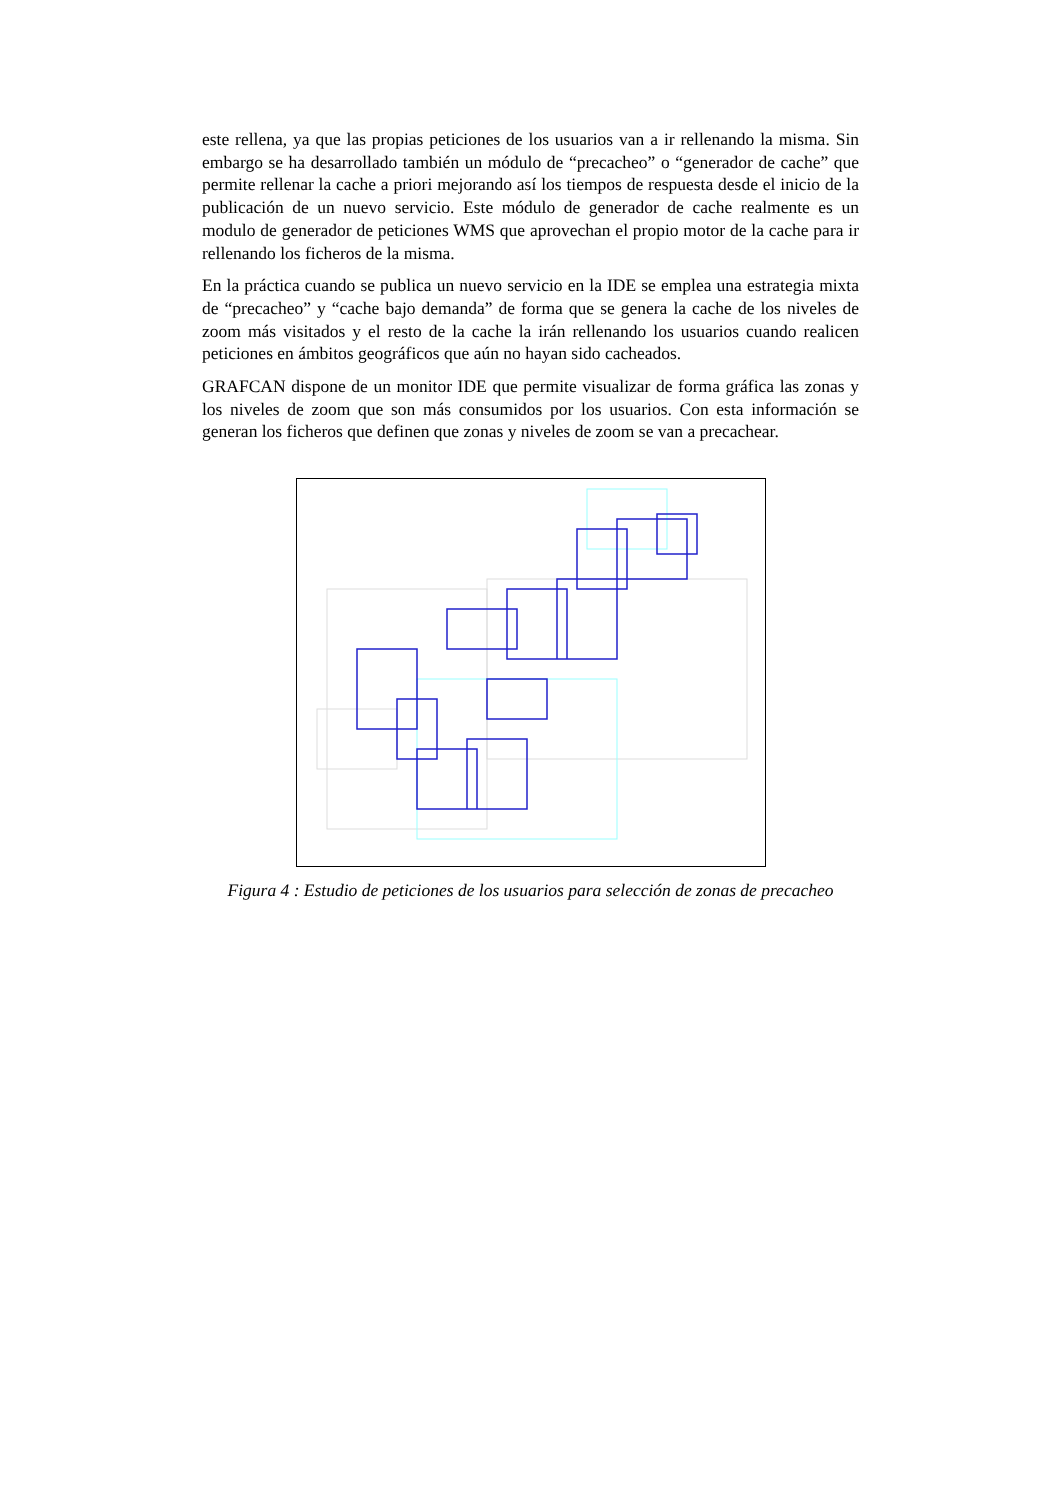este rellena, ya que las propias peticiones de los usuarios van a ir rellenando la misma. Sin embargo se ha desarrollado también un módulo de “precacheo” o “generador de cache” que permite rellenar la cache a priori mejorando así los tiempos de respuesta desde el inicio de la publicación de un nuevo servicio. Este módulo de generador de cache realmente es un modulo de generador de peticiones WMS que aprovechan el propio motor de la cache para ir rellenando los ficheros de la misma.
En la práctica cuando se publica un nuevo servicio en la IDE se emplea una estrategia mixta de “precacheo” y “cache bajo demanda” de forma que se genera la cache de los niveles de zoom más visitados y el resto de la cache la irán rellenando los usuarios cuando realicen peticiones en ámbitos geográficos que aún no hayan sido cacheados.
GRAFCAN dispone de un monitor IDE que permite visualizar de forma gráfica las zonas y los niveles de zoom que son más consumidos por los usuarios. Con esta información se generan los ficheros que definen que zonas y niveles de zoom se van a precachear.
Figura 4 : Estudio de peticiones de los usuarios para selección de zonas de precacheo